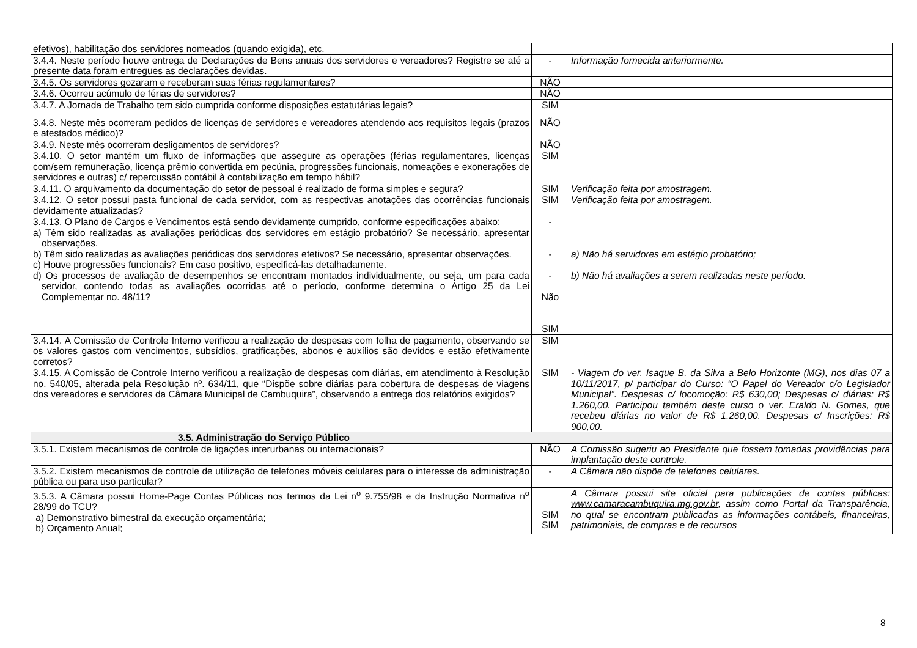| efetivos), habilitação dos servidores nomeados (quando exigida), etc. | | |
| 3.4.4. Neste período houve entrega de Declarações de Bens anuais dos servidores e vereadores? Registre se até a presente data foram entregues as declarações devidas. | - | Informação fornecida anteriormente. |
| 3.4.5. Os servidores gozaram e receberam suas férias regulamentares? | NÃO | |
| 3.4.6. Ocorreu acúmulo de férias de servidores? | NÃO | |
| 3.4.7. A Jornada de Trabalho tem sido cumprida conforme disposições estatutárias legais? | SIM | |
| 3.4.8. Neste mês ocorreram pedidos de licenças de servidores e vereadores atendendo aos requisitos legais (prazos e atestados médico)? | NÃO | |
| 3.4.9. Neste mês ocorreram desligamentos de servidores? | NÃO | |
| 3.4.10. O setor mantém um fluxo de informações que assegure as operações (férias regulamentares, licenças com/sem remuneração, licença prêmio convertida em pecúnia, progressões funcionais, nomeações e exonerações de servidores e outras) c/ repercussão contábil à contabilização em tempo hábil? | SIM | |
| 3.4.11. O arquivamento da documentação do setor de pessoal é realizado de forma simples e segura? | SIM | Verificação feita por amostragem. |
| 3.4.12. O setor possui pasta funcional de cada servidor, com as respectivas anotações das ocorrências funcionais devidamente atualizadas? | SIM | Verificação feita por amostragem. |
| 3.4.13. O Plano de Cargos e Vencimentos está sendo devidamente cumprido, conforme especificações abaixo: a) Têm sido realizadas as avaliações periódicas dos servidores em estágio probatório? Se necessário, apresentar observações. b) Têm sido realizadas as avaliações periódicas dos servidores efetivos? Se necessário, apresentar observações. c) Houve progressões funcionais? Em caso positivo, especificá-las detalhadamente. d) Os processos de avaliação de desempenhos se encontram montados individualmente, ou seja, um para cada servidor, contendo todas as avaliações ocorridas até o período, conforme determina o Artigo 25 da Lei Complementar no. 48/11? | - - - Não SIM | a) Não há servidores em estágio probatório; b) Não há avaliações a serem realizadas neste período. |
| 3.4.14. A Comissão de Controle Interno verificou a realização de despesas com folha de pagamento, observando se os valores gastos com vencimentos, subsídios, gratificações, abonos e auxílios são devidos e estão efetivamente corretos? | SIM | |
| 3.4.15. A Comissão de Controle Interno verificou a realização de despesas com diárias, em atendimento à Resolução no. 540/05, alterada pela Resolução nº. 634/11, que “Dispõe sobre diárias para cobertura de despesas de viagens dos vereadores e servidores da Câmara Municipal de Cambuquira”, observando a entrega dos relatórios exigidos? | SIM | - Viagem do ver. Isaque B. da Silva a Belo Horizonte (MG), nos dias 07 a 10/11/2017, p/ participar do Curso: “O Papel do Vereador c/o Legislador Municipal”. Despesas c/ locomoção: R$ 630,00; Despesas c/ diárias: R$ 1.260,00. Participou também deste curso o ver. Eraldo N. Gomes, que recebeu diárias no valor de R$ 1.260,00. Despesas c/ Inscrições: R$ 900,00. |
| 3.5. Administração do Serviço Público | | |
| 3.5.1. Existem mecanismos de controle de ligações interurbanas ou internacionais? | NÃO | A Comissão sugeriu ao Presidente que fossem tomadas providências para implantação deste controle. |
| 3.5.2. Existem mecanismos de controle de utilização de telefones móveis celulares para o interesse da administração pública ou para uso particular? | - | A Câmara não dispõe de telefones celulares. |
| 3.5.3. A Câmara possui Home-Page Contas Públicas nos termos da Lei n<sup>o</sup> 9.755/98 e da Instrução Normativa n<sup>o</sup> 28/99 do TCU? a) Demonstrativo bimestral da execução orçamentária; b) Orçamento Anual; | SIM SIM | A Câmara possui site oficial para publicações de contas públicas: www.camaracambuquira.mg.gov.br , assim como Portal da Transparência, no qual se encontram publicadas as informações contábeis, financeiras, patrimoniais, de compras e de recursos |
8